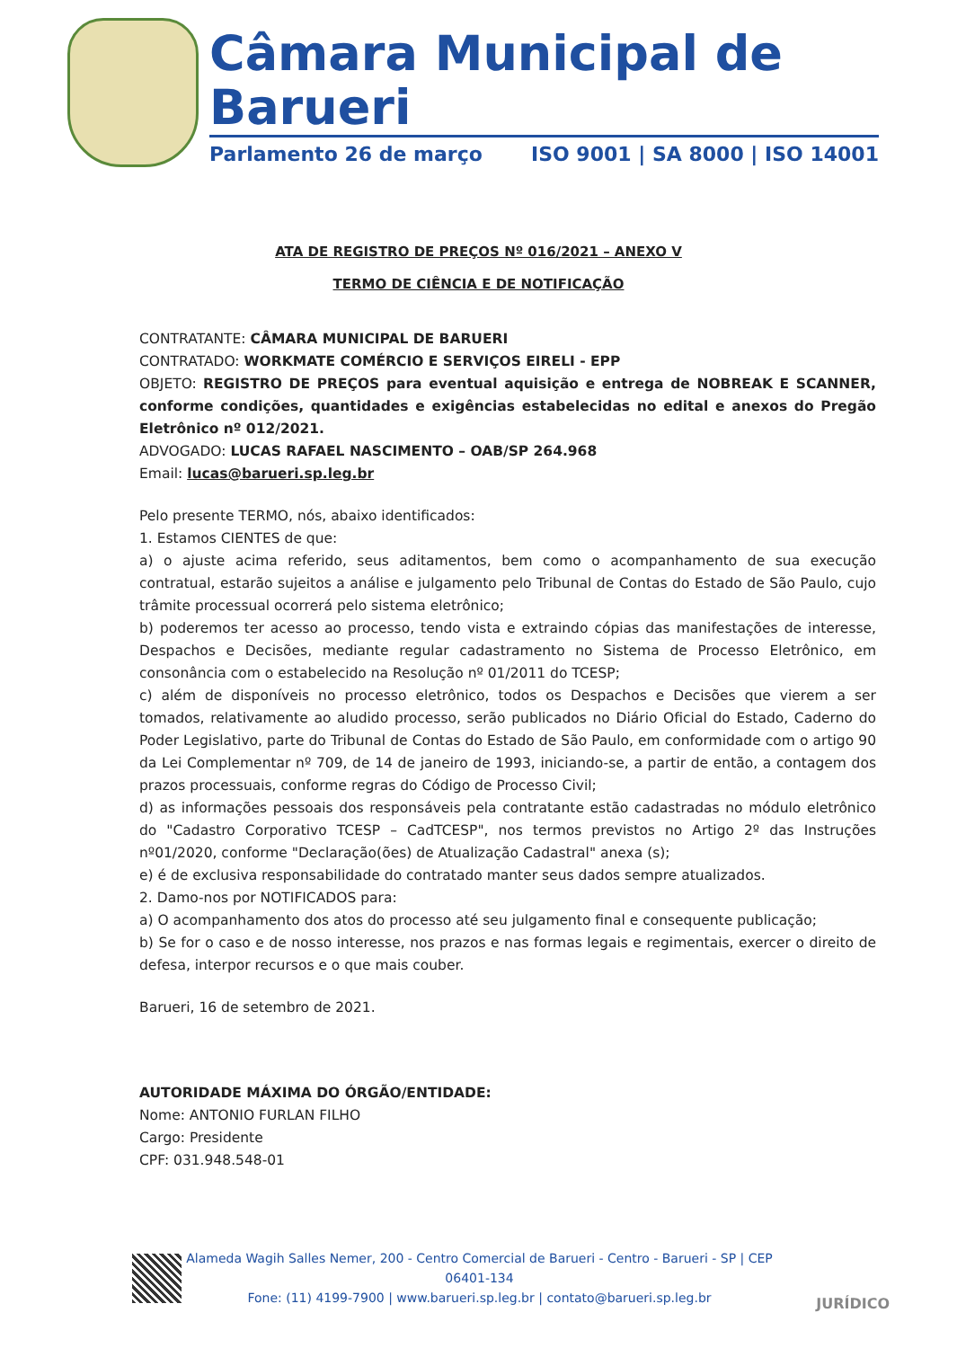Câmara Municipal de Barueri
Parlamento 26 de março ISO 9001 | SA 8000 | ISO 14001
ATA DE REGISTRO DE PREÇOS Nº 016/2021 – ANEXO V
TERMO DE CIÊNCIA E DE NOTIFICAÇÃO
CONTRATANTE: CÂMARA MUNICIPAL DE BARUERI
CONTRATADO: WORKMATE COMÉRCIO E SERVIÇOS EIRELI - EPP
OBJETO: REGISTRO DE PREÇOS para eventual aquisição e entrega de NOBREAK E SCANNER, conforme condições, quantidades e exigências estabelecidas no edital e anexos do Pregão Eletrônico nº 012/2021.
ADVOGADO: LUCAS RAFAEL NASCIMENTO – OAB/SP 264.968
Email: lucas@barueri.sp.leg.br
Pelo presente TERMO, nós, abaixo identificados:
1. Estamos CIENTES de que:
a) o ajuste acima referido, seus aditamentos, bem como o acompanhamento de sua execução contratual, estarão sujeitos a análise e julgamento pelo Tribunal de Contas do Estado de São Paulo, cujo trâmite processual ocorrerá pelo sistema eletrônico;
b) poderemos ter acesso ao processo, tendo vista e extraindo cópias das manifestações de interesse, Despachos e Decisões, mediante regular cadastramento no Sistema de Processo Eletrônico, em consonância com o estabelecido na Resolução nº 01/2011 do TCESP;
c) além de disponíveis no processo eletrônico, todos os Despachos e Decisões que vierem a ser tomados, relativamente ao aludido processo, serão publicados no Diário Oficial do Estado, Caderno do Poder Legislativo, parte do Tribunal de Contas do Estado de São Paulo, em conformidade com o artigo 90 da Lei Complementar nº 709, de 14 de janeiro de 1993, iniciando-se, a partir de então, a contagem dos prazos processuais, conforme regras do Código de Processo Civil;
d) as informações pessoais dos responsáveis pela contratante estão cadastradas no módulo eletrônico do "Cadastro Corporativo TCESP – CadTCESP", nos termos previstos no Artigo 2º das Instruções nº01/2020, conforme "Declaração(ões) de Atualização Cadastral" anexa (s);
e) é de exclusiva responsabilidade do contratado manter seus dados sempre atualizados.
2. Damo-nos por NOTIFICADOS para:
a) O acompanhamento dos atos do processo até seu julgamento final e consequente publicação;
b) Se for o caso e de nosso interesse, nos prazos e nas formas legais e regimentais, exercer o direito de defesa, interpor recursos e o que mais couber.
Barueri, 16 de setembro de 2021.
AUTORIDADE MÁXIMA DO ÓRGÃO/ENTIDADE:
Nome: ANTONIO FURLAN FILHO
Cargo: Presidente
CPF: 031.948.548-01
Alameda Wagih Salles Nemer, 200 - Centro Comercial de Barueri - Centro - Barueri - SP | CEP 06401-134
Fone: (11) 4199-7900 | www.barueri.sp.leg.br | contato@barueri.sp.leg.br
JURÍDICO